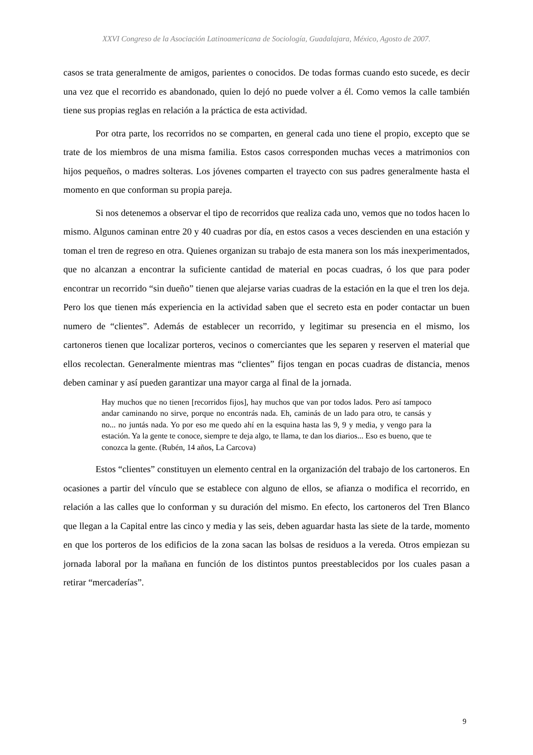XXVI Congreso de la Asociación Latinoamericana de Sociología, Guadalajara, México, Agosto de 2007.
casos se trata generalmente de amigos, parientes o conocidos. De todas formas cuando esto sucede, es decir una vez que el recorrido es abandonado, quien lo dejó no puede volver a él. Como vemos la calle también tiene sus propias reglas en relación a la práctica de esta actividad.
Por otra parte, los recorridos no se comparten, en general cada uno tiene el propio, excepto que se trate de los miembros de una misma familia. Estos casos corresponden muchas veces a matrimonios con hijos pequeños, o madres solteras. Los jóvenes comparten el trayecto con sus padres generalmente hasta el momento en que conforman su propia pareja.
Si nos detenemos a observar el tipo de recorridos que realiza cada uno, vemos que no todos hacen lo mismo. Algunos caminan entre 20 y 40 cuadras por día, en estos casos a veces descienden en una estación y toman el tren de regreso en otra. Quienes organizan su trabajo de esta manera son los más inexperimentados, que no alcanzan a encontrar la suficiente cantidad de material en pocas cuadras, ó los que para poder encontrar un recorrido “sin dueño” tienen que alejarse varias cuadras de la estación en la que el tren los deja. Pero los que tienen más experiencia en la actividad saben que el secreto esta en poder contactar un buen numero de “clientes”. Además de establecer un recorrido, y legitimar su presencia en el mismo, los cartoneros tienen que localizar porteros, vecinos o comerciantes que les separen y reserven el material que ellos recolectan. Generalmente mientras mas “clientes” fijos tengan en pocas cuadras de distancia, menos deben caminar y así pueden garantizar una mayor carga al final de la jornada.
Hay muchos que no tienen [recorridos fijos], hay muchos que van por todos lados. Pero así tampoco andar caminando no sirve, porque no encontrás nada. Eh, caminás de un lado para otro, te cansás y no... no juntás nada. Yo por eso me quedo ahí en la esquina hasta las 9, 9 y media, y vengo para la estación. Ya la gente te conoce, siempre te deja algo, te llama, te dan los diarios... Eso es bueno, que te conozca la gente. (Rubén, 14 años, La Carcova)
Estos “clientes” constituyen un elemento central en la organización del trabajo de los cartoneros. En ocasiones a partir del vínculo que se establece con alguno de ellos, se afianza o modifica el recorrido, en relación a las calles que lo conforman y su duración del mismo. En efecto, los cartoneros del Tren Blanco que llegan a la Capital entre las cinco y media y las seis, deben aguardar hasta las siete de la tarde, momento en que los porteros de los edificios de la zona sacan las bolsas de residuos a la vereda. Otros empiezan su jornada laboral por la mañana en función de los distintos puntos preestablecidos por los cuales pasan a retirar “mercaderías”.
9